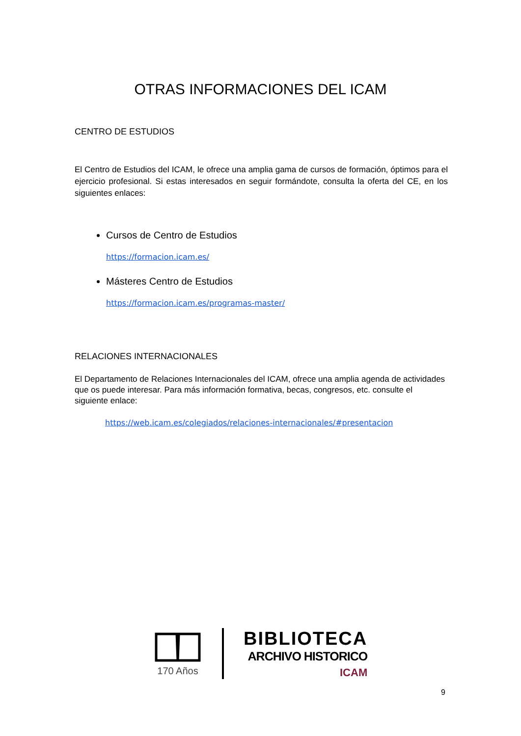OTRAS INFORMACIONES DEL ICAM
CENTRO DE ESTUDIOS
El Centro de Estudios del ICAM, le ofrece una amplia gama de cursos de formación, óptimos para el ejercicio profesional. Si estas interesados en seguir formándote, consulta la oferta del CE, en los siguientes enlaces:
Cursos de Centro de Estudios
https://formacion.icam.es/
Másteres Centro de Estudios
https://formacion.icam.es/programas-master/
RELACIONES INTERNACIONALES
El Departamento de Relaciones Internacionales del ICAM, ofrece una amplia agenda de actividades que os puede interesar. Para más información formativa, becas, congresos, etc. consulte el siguiente enlace:
https://web.icam.es/colegiados/relaciones-internacionales/#presentacion
170 Años
BIBLIOTECA
ARCHIVO HISTORICO
ICAM
9